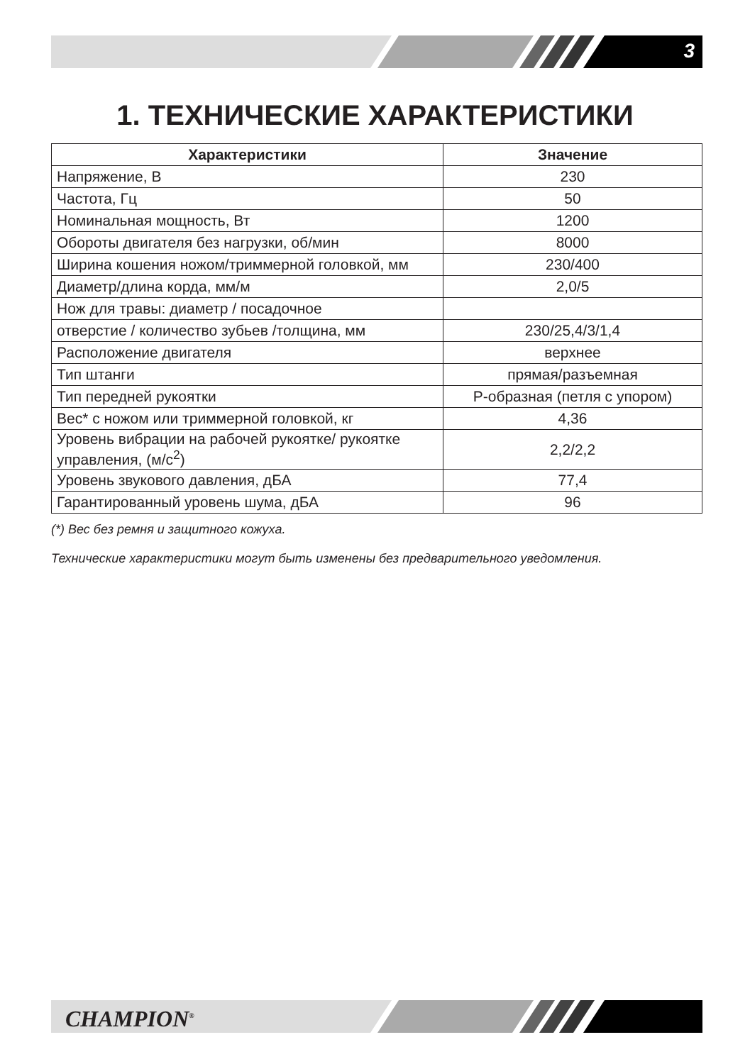3
1. ТЕХНИЧЕСКИЕ ХАРАКТЕРИСТИКИ
| Характеристики | Значение |
| --- | --- |
| Напряжение, В | 230 |
| Частота, Гц | 50 |
| Номинальная мощность, Вт | 1200 |
| Обороты двигателя без нагрузки, об/мин | 8000 |
| Ширина кошения ножом/триммерной головкой, мм | 230/400 |
| Диаметр/длина корда, мм/м | 2,0/5 |
| Нож для травы: диаметр / посадочное | |
| отверстие / количество зубьев /толщина, мм | 230/25,4/3/1,4 |
| Расположение двигателя | верхнее |
| Тип штанги | прямая/разъемная |
| Тип передней рукоятки | Р-образная (петля с упором) |
| Вес* с ножом или триммерной головкой, кг | 4,36 |
| Уровень вибрации на рабочей рукоятке/ рукоятке управления, (м/с<sup>2</sup>) | 2,2/2,2 |
| Уровень звукового давления, дБА | 77,4 |
| Гарантированный уровень шума, дБА | 96 |
(*) Вес без ремня и защитного кожуха.
Технические характеристики могут быть изменены без предварительного уведомления.
CHAMPION<sup>®</sup>